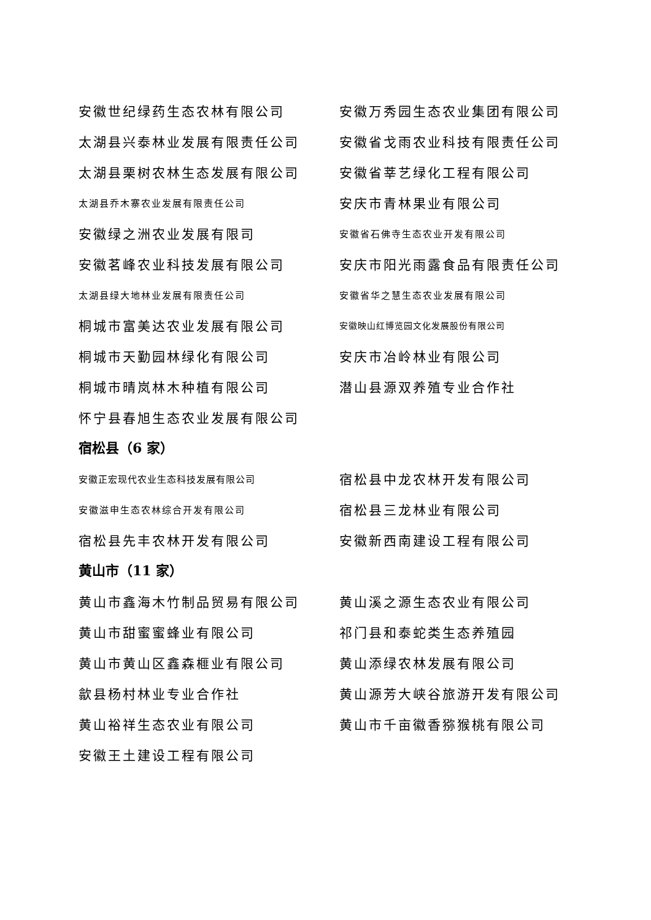安徽世纪绿药生态农林有限公司 安徽万秀园生态农业集团有限公司
太湖县兴泰林业发展有限责任公司 安徽省戈雨农业科技有限责任公司
太湖县栗树农林生态发展有限公司 安徽省莘艺绿化工程有限公司
太湖县乔木寨农业发展有限责任公司
安庆市青林果业有限公司
安徽绿之洲农业发展有限司
安徽省石佛寺生态农业开发有限公司
安徽茗峰农业科技发展有限公司 安庆市阳光雨露食品有限责任公司
太湖县绿大地林业发展有限责任公司 安徽省华之慧生态农业发展有限公司
桐城市富美达农业发展有限公司
安徽映山红博览园文化发展股份有限公司
桐城市天勤园林绿化有限公司 安庆市冶岭林业有限公司
桐城市晴岚林木种植有限公司 潜山县源双养殖专业合作社
怀宁县春旭生态农业发展有限公司
宿松县（6 家）
安徽正宏现代农业生态科技发展有限公司
宿松县中龙农林开发有限公司
安徽滋申生态农林综合开发有限公司
宿松县三龙林业有限公司
宿松县先丰农林开发有限公司 安徽新西南建设工程有限公司
黄山市（11 家）
黄山市鑫海木竹制品贸易有限公司 黄山溪之源生态农业有限公司
黄山市甜蜜蜜蜂业有限公司 祁门县和泰蛇类生态养殖园
黄山市黄山区鑫森榧业有限公司 黄山添绿农林发展有限公司
歙县杨村林业专业合作社 黄山源芳大峡谷旅游开发有限公司
黄山裕祥生态农业有限公司 黄山市千亩徽香猕猴桃有限公司
安徽王土建设工程有限公司